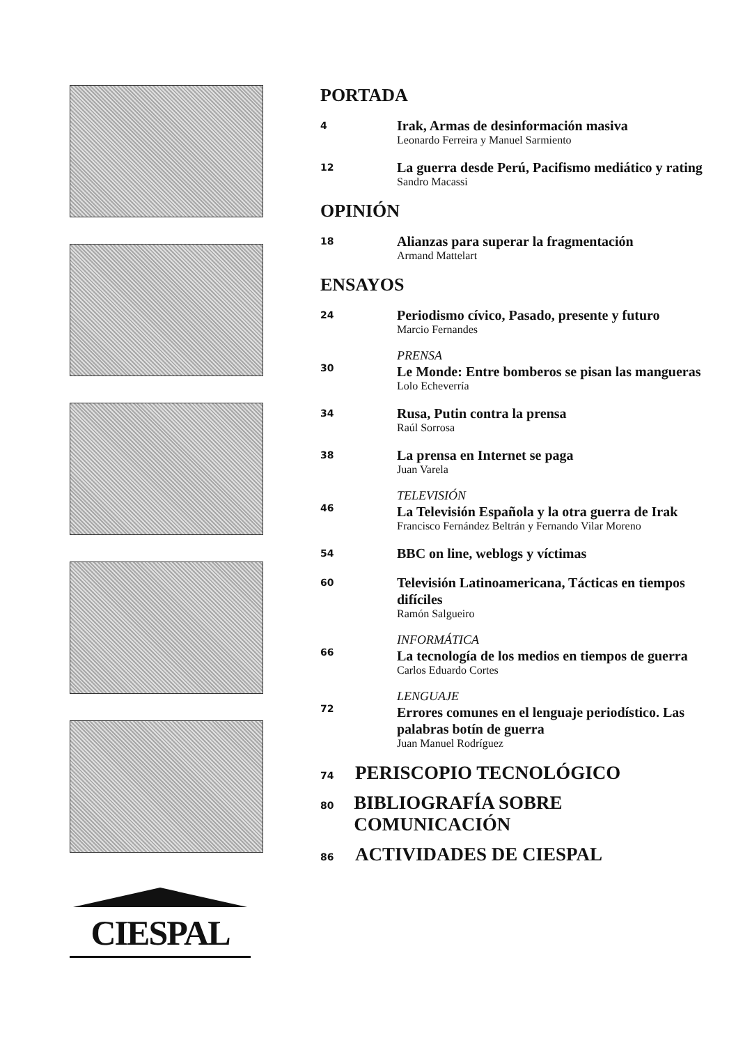CIESPAL
PORTADA
4
Irak, Armas de desinformación masiva
Leonardo Ferreira y Manuel Sarmiento
12
La guerra desde Perú, Pacifismo mediático y rating
Sandro Macassi
OPINIÓN
18
Alianzas para superar la fragmentación
Armand Mattelart
ENSAYOS
24
Periodismo cívico, Pasado, presente y futuro
Marcio Fernandes
30
PRENSA
Le Monde: Entre bomberos se pisan las mangueras
Lolo Echeverría
34
Rusa, Putin contra la prensa
Raúl Sorrosa
38
La prensa en Internet se paga
Juan Varela
46
TELEVISIÓN
La Televisión Española y la otra guerra de Irak
Francisco Fernández Beltrán y Fernando Vilar Moreno
54
BBC on line, weblogs y víctimas
60
Televisión Latinoamericana, Tácticas en tiempos difíciles
Ramón Salgueiro
66
INFORMÁTICA
La tecnología de los medios en tiempos de guerra
Carlos Eduardo Cortes
72
LENGUAJE
Errores comunes en el lenguaje periodístico. Las palabras botín de guerra
Juan Manuel Rodríguez
74
PERISCOPIO TECNOLÓGICO
80
BIBLIOGRAFÍA SOBRE COMUNICACIÓN
86
ACTIVIDADES DE CIESPAL